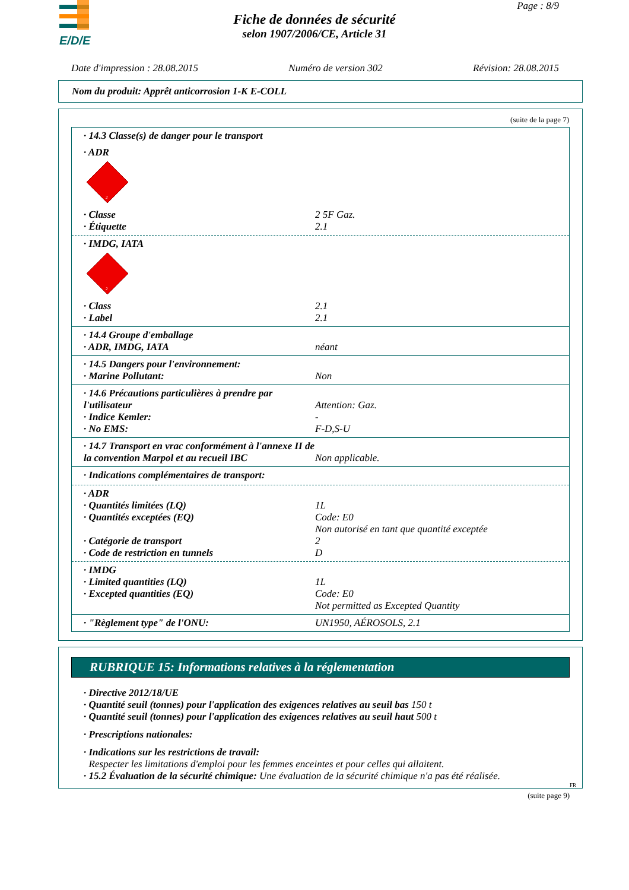E/D/E
Page : 8/9
Fiche de données de sécurité
selon 1907/2006/CE, Article 31
Date d'impression : 28.08.2015 Numéro de version 302 Révision: 28.08.2015
Nom du produit: Apprêt anticorrosion 1-K E-COLL
(suite de la page 7)
· 14.3 Classe(s) de danger pour le transport
· ADR
2
· Classe 2 5F Gaz.
· Étiquette 2.1
· IMDG, IATA
2
· Class 2.1
· Label 2.1
· 14.4 Groupe d'emballage
· ADR, IMDG, IATA néant
· 14.5 Dangers pour l'environnement:
· Marine Pollutant: Non
· 14.6 Précautions particulières à prendre par l'utilisateur
Attention: Gaz.
· Indice Kemler: -
· No EMS: F-D,S-U
· 14.7 Transport en vrac conformément à l'annexe II de la convention Marpol et au recueil IBC
Non applicable.
· Indications complémentaires de transport:
· ADR
· Quantités limitées (LQ) 1L
· Quantités exceptées (EQ) Code: E0
Non autorisé en tant que quantité exceptée
· Catégorie de transport 2
· Code de restriction en tunnels D
· IMDG
· Limited quantities (LQ) 1L
· Excepted quantities (EQ) Code: E0
Not permitted as Excepted Quantity
· "Règlement type" de l'ONU: UN1950, AÉROSOLS, 2.1
RUBRIQUE 15: Informations relatives à la réglementation
· Directive 2012/18/UE
· Quantité seuil (tonnes) pour l'application des exigences relatives au seuil bas 150 t
· Quantité seuil (tonnes) pour l'application des exigences relatives au seuil haut 500 t
· Prescriptions nationales:
· Indications sur les restrictions de travail:
Respecter les limitations d'emploi pour les femmes enceintes et pour celles qui allaitent.
· 15.2 Évaluation de la sécurité chimique: Une évaluation de la sécurité chimique n'a pas été réalisée.
FR
(suite page 9)